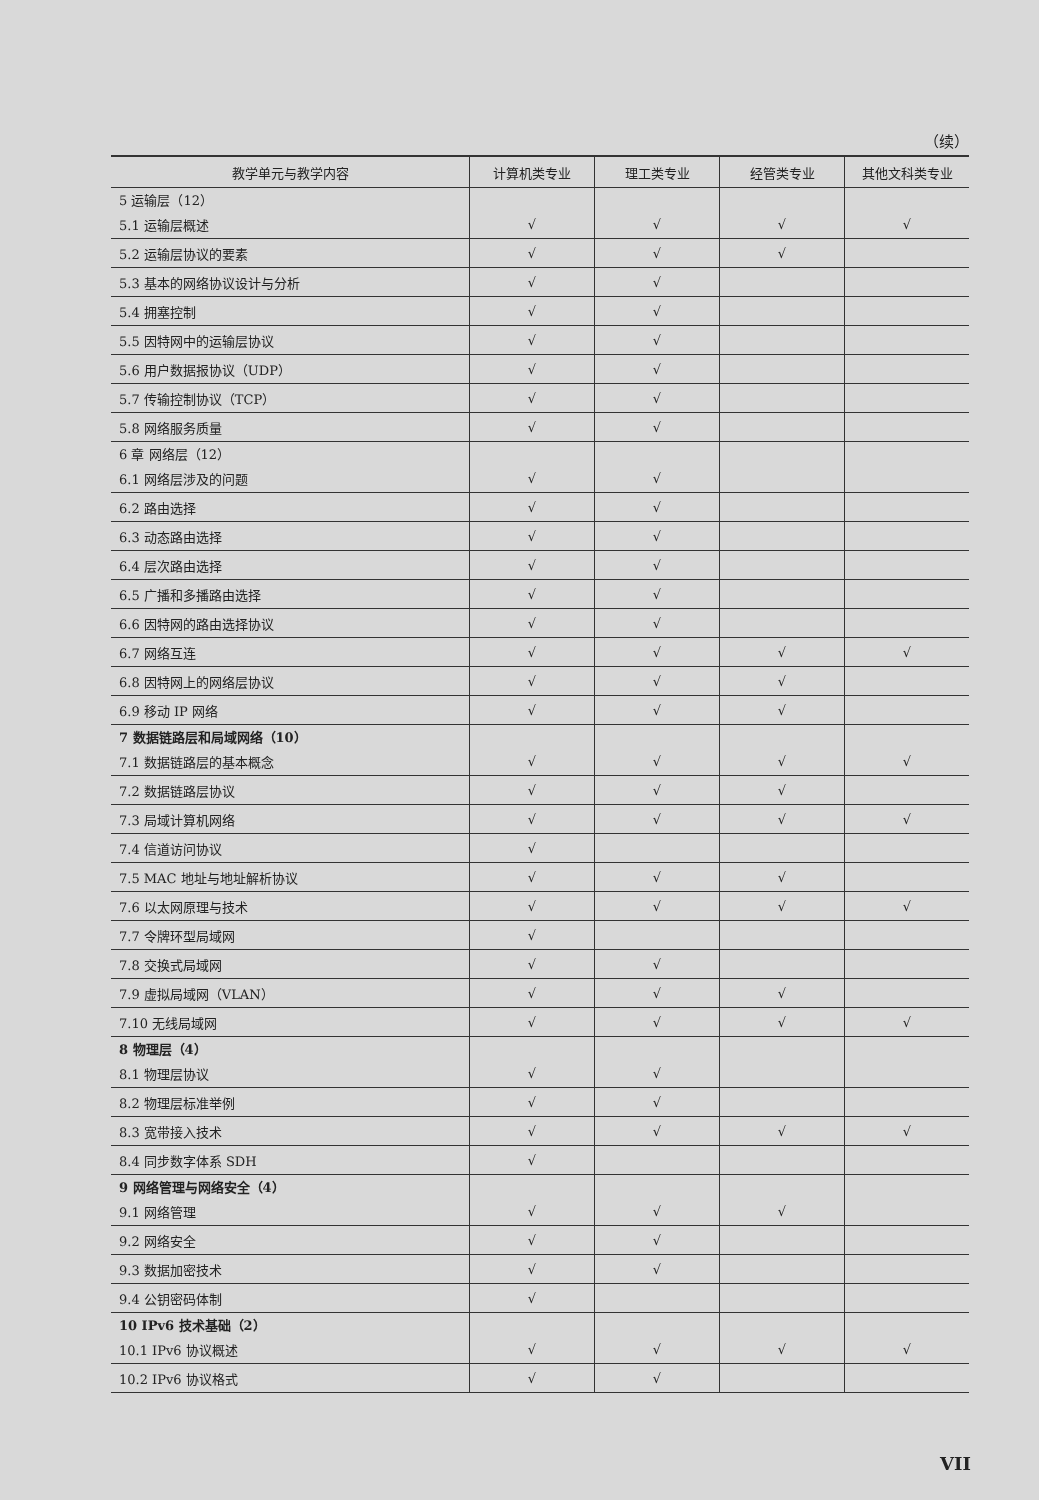（续）
| 教学单元与教学内容 | 计算机类专业 | 理工类专业 | 经管类专业 | 其他文科类专业 |
| --- | --- | --- | --- | --- |
| 5 运输层（12） | | | | |
| 5.1 运输层概述 | √ | √ | √ | √ |
| 5.2 运输层协议的要素 | √ | √ | √ | |
| 5.3 基本的网络协议设计与分析 | √ | √ | | |
| 5.4 拥塞控制 | √ | √ | | |
| 5.5 因特网中的运输层协议 | √ | √ | | |
| 5.6 用户数据报协议（UDP） | √ | √ | | |
| 5.7 传输控制协议（TCP） | √ | √ | | |
| 5.8 网络服务质量 | √ | √ | | |
| 6 章 网络层（12） | | | | |
| 6.1 网络层涉及的问题 | √ | √ | | |
| 6.2 路由选择 | √ | √ | | |
| 6.3 动态路由选择 | √ | √ | | |
| 6.4 层次路由选择 | √ | √ | | |
| 6.5 广播和多播路由选择 | √ | √ | | |
| 6.6 因特网的路由选择协议 | √ | √ | | |
| 6.7 网络互连 | √ | √ | √ | √ |
| 6.8 因特网上的网络层协议 | √ | √ | √ | |
| 6.9 移动 IP 网络 | √ | √ | √ | |
| 7 数据链路层和局域网络（10） | | | | |
| 7.1 数据链路层的基本概念 | √ | √ | √ | √ |
| 7.2 数据链路层协议 | √ | √ | √ | |
| 7.3 局域计算机网络 | √ | √ | √ | √ |
| 7.4 信道访问协议 | √ | | | |
| 7.5 MAC 地址与地址解析协议 | √ | √ | √ | |
| 7.6 以太网原理与技术 | √ | √ | √ | √ |
| 7.7 令牌环型局域网 | √ | | | |
| 7.8 交换式局域网 | √ | √ | | |
| 7.9 虚拟局域网（VLAN） | √ | √ | √ | |
| 7.10 无线局域网 | √ | √ | √ | √ |
| 8 物理层（4） | | | | |
| 8.1 物理层协议 | √ | √ | | |
| 8.2 物理层标准举例 | √ | √ | | |
| 8.3 宽带接入技术 | √ | √ | √ | √ |
| 8.4 同步数字体系 SDH | √ | | | |
| 9 网络管理与网络安全（4） | | | | |
| 9.1 网络管理 | √ | √ | √ | |
| 9.2 网络安全 | √ | √ | | |
| 9.3 数据加密技术 | √ | √ | | |
| 9.4 公钥密码体制 | √ | | | |
| 10 IPv6 技术基础（2） | | | | |
| 10.1 IPv6 协议概述 | √ | √ | √ | √ |
| 10.2 IPv6 协议格式 | √ | √ | | |
VII